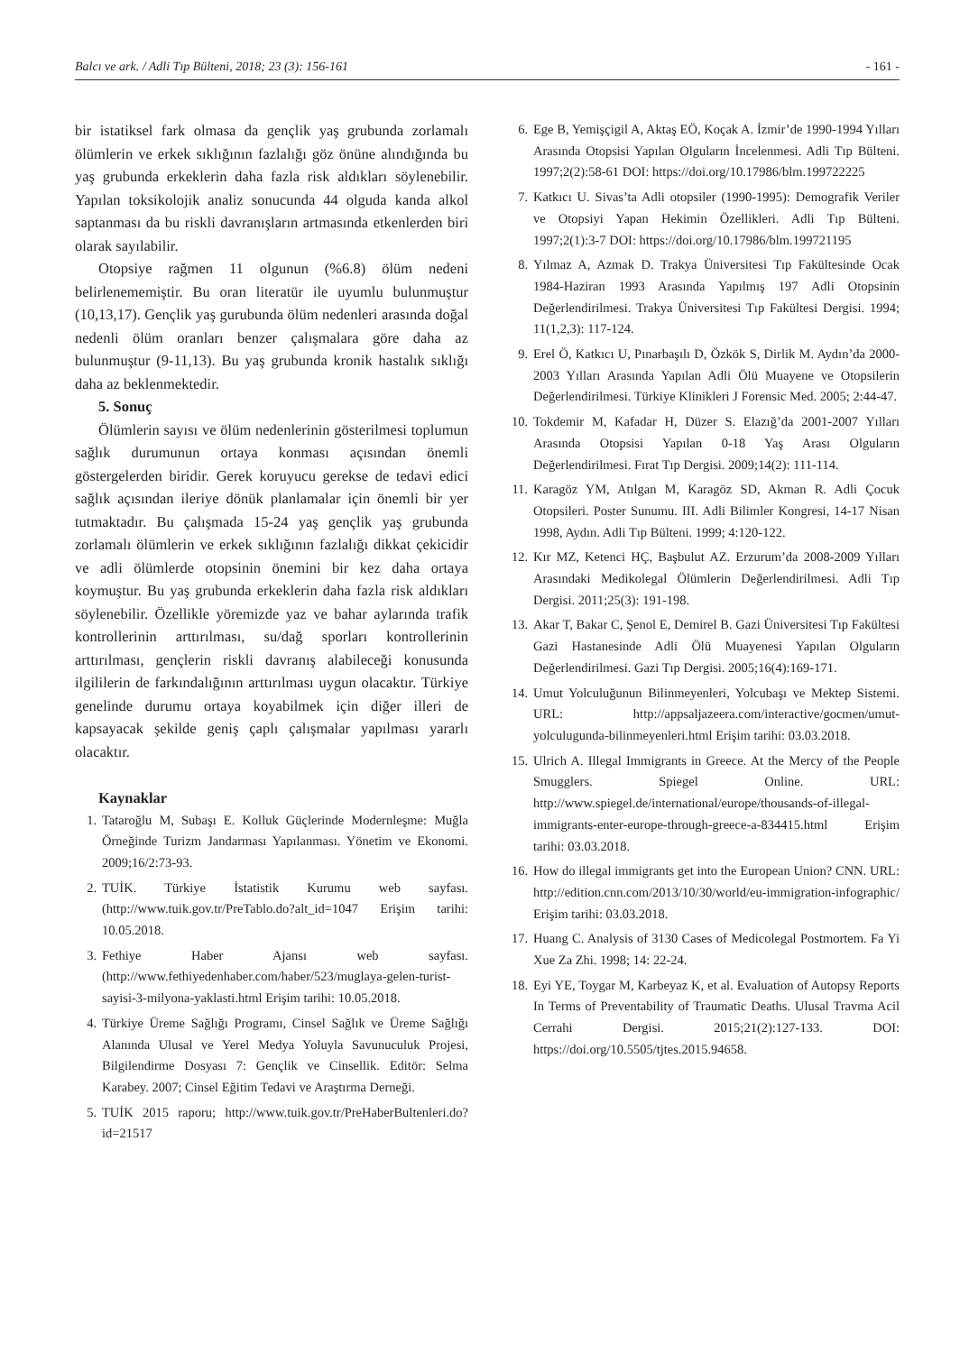Balcı ve ark. / Adli Tıp Bülteni, 2018; 23 (3): 156-161 - 161 -
bir istatiksel fark olmasa da gençlik yaş grubunda zorlamalı ölümlerin ve erkek sıklığının fazlalığı göz önüne alındığında bu yaş grubunda erkeklerin daha fazla risk aldıkları söylenebilir. Yapılan toksikolojik analiz sonucunda 44 olguda kanda alkol saptanması da bu riskli davranışların artmasında etkenlerden biri olarak sayılabilir.
Otopsiye rağmen 11 olgunun (%6.8) ölüm nedeni belirlenememiştir. Bu oran literatür ile uyumlu bulunmuştur (10,13,17). Gençlik yaş gurubunda ölüm nedenleri arasında doğal nedenli ölüm oranları benzer çalışmalara göre daha az bulunmuştur (9-11,13). Bu yaş grubunda kronik hastalık sıklığı daha az beklenmektedir.
5. Sonuç
Ölümlerin sayısı ve ölüm nedenlerinin gösterilmesi toplumun sağlık durumunun ortaya konması açısından önemli göstergelerden biridir. Gerek koruyucu gerekse de tedavi edici sağlık açısından ileriye dönük planlamalar için önemli bir yer tutmaktadır. Bu çalışmada 15-24 yaş gençlik yaş grubunda zorlamalı ölümlerin ve erkek sıklığının fazlalığı dikkat çekicidir ve adli ölümlerde otopsinin önemini bir kez daha ortaya koymuştur. Bu yaş grubunda erkeklerin daha fazla risk aldıkları söylenebilir. Özellikle yöremizde yaz ve bahar aylarında trafik kontrollerinin arttırılması, su/dağ sporları kontrollerinin arttırılması, gençlerin riskli davranış alabileceği konusunda ilgililerin de farkındalığının arttırılması uygun olacaktır. Türkiye genelinde durumu ortaya koyabilmek için diğer illeri de kapsayacak şekilde geniş çaplı çalışmalar yapılması yararlı olacaktır.
Kaynaklar
1. Tataroğlu M, Subaşı E. Kolluk Güçlerinde Modernleşme: Muğla Örneğinde Turizm Jandarması Yapılanması. Yönetim ve Ekonomi. 2009;16/2:73-93.
2. TUİK. Türkiye İstatistik Kurumu web sayfası. (http://www.tuik.gov.tr/PreTablo.do?alt_id=1047 Erişim tarihi: 10.05.2018.
3. Fethiye Haber Ajansı web sayfası. (http://www.fethiyedenhaber.com/haber/523/muglaya-gelen-turist-sayisi-3-milyona-yaklasti.html Erişim tarihi: 10.05.2018.
4. Türkiye Üreme Sağlığı Programı, Cinsel Sağlık ve Üreme Sağlığı Alanında Ulusal ve Yerel Medya Yoluyla Savunuculuk Projesi, Bilgilendirme Dosyası 7: Gençlik ve Cinsellik. Editör: Selma Karabey. 2007; Cinsel Eğitim Tedavi ve Araştırma Derneği.
5. TUİK 2015 raporu; http://www.tuik.gov.tr/PreHaberBultenleri.do?id=21517
6. Ege B, Yemişçigil A, Aktaş EÖ, Koçak A. İzmir’de 1990-1994 Yılları Arasında Otopsisi Yapılan Olguların İncelenmesi. Adli Tıp Bülteni. 1997;2(2):58-61 DOI: https://doi.org/10.17986/blm.199722225
7. Katkıcı U. Sivas’ta Adli otopsiler (1990-1995): Demografik Veriler ve Otopsiyi Yapan Hekimin Özellikleri. Adli Tıp Bülteni. 1997;2(1):3-7 DOI: https://doi.org/10.17986/blm.199721195
8. Yılmaz A, Azmak D. Trakya Üniversitesi Tıp Fakültesinde Ocak 1984-Haziran 1993 Arasında Yapılmış 197 Adli Otopsinin Değerlendirilmesi. Trakya Üniversitesi Tıp Fakültesi Dergisi. 1994; 11(1,2,3): 117-124.
9. Erel Ö, Katkıcı U, Pınarbaşılı D, Özkök S, Dirlik M. Aydın’da 2000-2003 Yılları Arasında Yapılan Adli Ölü Muayene ve Otopsilerin Değerlendirilmesi. Türkiye Klinikleri J Forensic Med. 2005; 2:44-47.
10. Tokdemir M, Kafadar H, Düzer S. Elazığ’da 2001-2007 Yılları Arasında Otopsisi Yapılan 0-18 Yaş Arası Olguların Değerlendirilmesi. Fırat Tıp Dergisi. 2009;14(2): 111-114.
11. Karagöz YM, Atılgan M, Karagöz SD, Akman R. Adli Çocuk Otopsileri. Poster Sunumu. III. Adli Bilimler Kongresi, 14-17 Nisan 1998, Aydın. Adli Tıp Bülteni. 1999; 4:120-122.
12. Kır MZ, Ketenci HÇ, Başbulut AZ. Erzurum’da 2008-2009 Yılları Arasındaki Medikolegal Ölümlerin Değerlendirilmesi. Adli Tıp Dergisi. 2011;25(3): 191-198.
13. Akar T, Bakar C, Şenol E, Demirel B. Gazi Üniversitesi Tıp Fakültesi Gazi Hastanesinde Adli Ölü Muayenesi Yapılan Olguların Değerlendirilmesi. Gazi Tıp Dergisi. 2005;16(4):169-171.
14. Umut Yolculuğunun Bilinmeyenleri, Yolcubaşı ve Mektep Sistemi. URL: http://appsaljazeera.com/interactive/gocmen/umut-yolculugunda-bilinmeyenleri.html Erişim tarihi: 03.03.2018.
15. Ulrich A. Illegal Immigrants in Greece. At the Mercy of the People Smugglers. Spiegel Online. URL: http://www.spiegel.de/international/europe/thousands-of-illegal-immigrants-enter-europe-through-greece-a-834415.html Erişim tarihi: 03.03.2018.
16. How do illegal immigrants get into the European Union? CNN. URL: http://edition.cnn.com/2013/10/30/world/eu-immigration-infographic/ Erişim tarihi: 03.03.2018.
17. Huang C. Analysis of 3130 Cases of Medicolegal Postmortem. Fa Yi Xue Za Zhi. 1998; 14: 22-24.
18. Eyi YE, Toygar M, Karbeyaz K, et al. Evaluation of Autopsy Reports In Terms of Preventability of Traumatic Deaths. Ulusal Travma Acil Cerrahi Dergisi. 2015;21(2):127-133. DOI: https://doi.org/10.5505/tjtes.2015.94658.